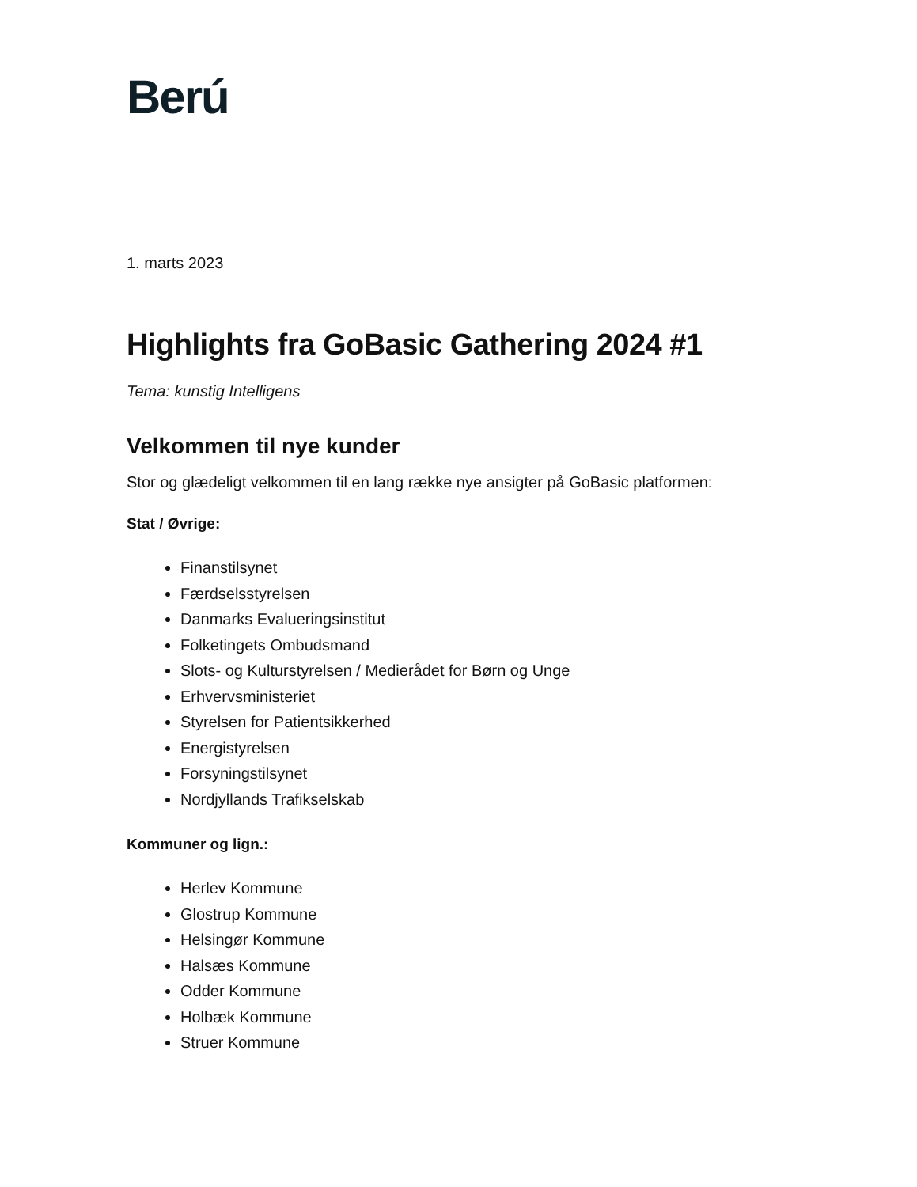Berú
1. marts 2023
Highlights fra GoBasic Gathering 2024 #1
Tema: kunstig Intelligens
Velkommen til nye kunder
Stor og glædeligt velkommen til en lang række nye ansigter på GoBasic platformen:
Stat / Øvrige:
Finanstilsynet
Færdselsstyrelsen
Danmarks Evalueringsinstitut
Folketingets Ombudsmand
Slots- og Kulturstyrelsen / Medierådet for Børn og Unge
Erhvervsministeriet
Styrelsen for Patientsikkerhed
Energistyrelsen
Forsyningstilsynet
Nordjyllands Trafikselskab
Kommuner og lign.:
Herlev Kommune
Glostrup Kommune
Helsingør Kommune
Halsæs Kommune
Odder Kommune
Holbæk Kommune
Struer Kommune